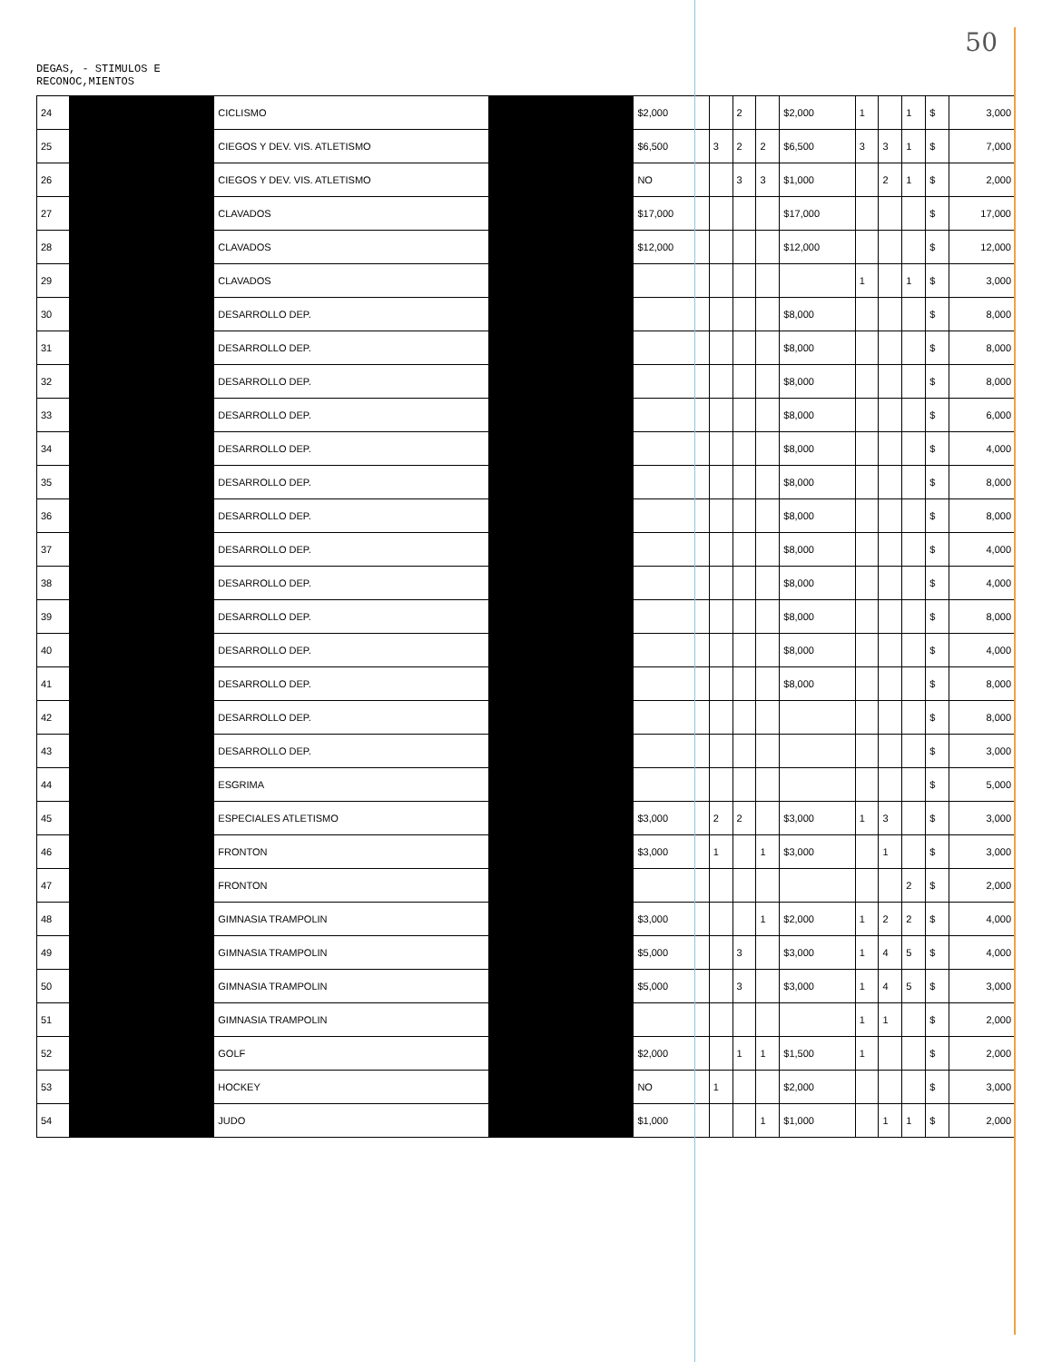50
DEGAS, - STIMULOS E
RECONOC,MIENTOS
| 24 | | CICLISMO | | $2,000 | | 2 | | $2,000 | 1 | | 1 | $ | 3,000 |
| 25 | | CIEGOS Y DEV. VIS. ATLETISMO | | $6,500 | 3 | 2 | 2 | $6,500 | 3 | 3 | 1 | $ | 7,000 |
| 26 | | CIEGOS Y DEV. VIS. ATLETISMO | | NO | | 3 | 3 | $1,000 | | 2 | 1 | $ | 2,000 |
| 27 | | CLAVADOS | | $17,000 | | | | $17,000 | | | | $ | 17,000 |
| 28 | | CLAVADOS | | $12,000 | | | | $12,000 | | | | $ | 12,000 |
| 29 | | CLAVADOS | | | | | | | 1 | | 1 | $ | 3,000 |
| 30 | | DESARROLLO DEP. | | | | | | $8,000 | | | | $ | 8,000 |
| 31 | | DESARROLLO DEP. | | | | | | $8,000 | | | | $ | 8,000 |
| 32 | | DESARROLLO DEP. | | | | | | $8,000 | | | | $ | 8,000 |
| 33 | | DESARROLLO DEP. | | | | | | $8,000 | | | | $ | 6,000 |
| 34 | | DESARROLLO DEP. | | | | | | $8,000 | | | | $ | 4,000 |
| 35 | | DESARROLLO DEP. | | | | | | $8,000 | | | | $ | 8,000 |
| 36 | | DESARROLLO DEP. | | | | | | $8,000 | | | | $ | 8,000 |
| 37 | | DESARROLLO DEP. | | | | | | $8,000 | | | | $ | 4,000 |
| 38 | | DESARROLLO DEP. | | | | | | $8,000 | | | | $ | 4,000 |
| 39 | | DESARROLLO DEP. | | | | | | $8,000 | | | | $ | 8,000 |
| 40 | | DESARROLLO DEP. | | | | | | $8,000 | | | | $ | 4,000 |
| 41 | | DESARROLLO DEP. | | | | | | $8,000 | | | | $ | 8,000 |
| 42 | | DESARROLLO DEP. | | | | | | | | | | $ | 8,000 |
| 43 | | DESARROLLO DEP. | | | | | | | | | | $ | 3,000 |
| 44 | | ESGRIMA | | | | | | | | | | $ | 5,000 |
| 45 | | ESPECIALES ATLETISMO | | $3,000 | 2 | 2 | | $3,000 | 1 | 3 | | $ | 3,000 |
| 46 | | FRONTON | | $3,000 | 1 | | 1 | $3,000 | | 1 | | $ | 3,000 |
| 47 | | FRONTON | | | | | | | | | 2 | $ | 2,000 |
| 48 | | GIMNASIA TRAMPOLIN | | $3,000 | | | 1 | $2,000 | 1 | 2 | 2 | $ | 4,000 |
| 49 | | GIMNASIA TRAMPOLIN | | $5,000 | | 3 | | $3,000 | 1 | 4 | 5 | $ | 4,000 |
| 50 | | GIMNASIA TRAMPOLIN | | $5,000 | | 3 | | $3,000 | 1 | 4 | 5 | $ | 3,000 |
| 51 | | GIMNASIA TRAMPOLIN | | | | | | | 1 | 1 | | $ | 2,000 |
| 52 | | GOLF | | $2,000 | | 1 | 1 | $1,500 | 1 | | | $ | 2,000 |
| 53 | | HOCKEY | | NO | 1 | | | $2,000 | | | | $ | 3,000 |
| 54 | | JUDO | | $1,000 | | | 1 | $1,000 | | 1 | 1 | $ | 2,000 |